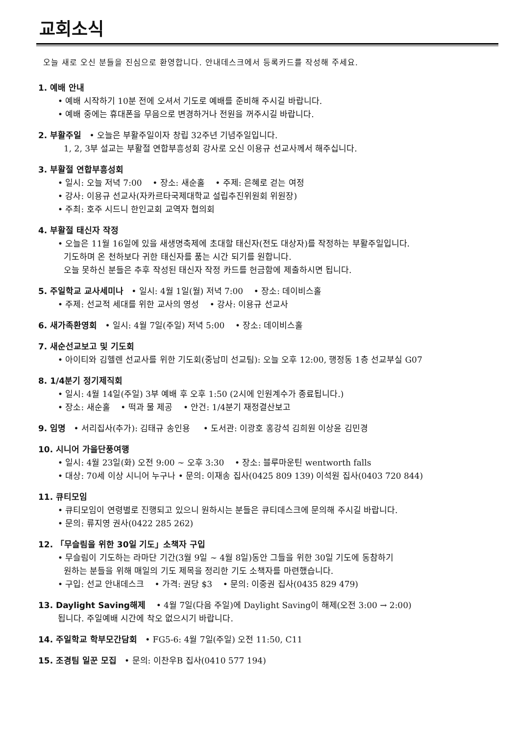교회소식
오늘 새로 오신 분들을 진심으로 환영합니다. 안내데스크에서 등록카드를 작성해 주세요.
1. 예배 안내
• 예배 시작하기 10분 전에 오셔서 기도로 예배를 준비해 주시길 바랍니다.
• 예배 중에는 휴대폰을 무음으로 변경하거나 전원을 꺼주시길 바랍니다.
2. 부활주일 • 오늘은 부활주일이자 창립 32주년 기념주일입니다.
1, 2, 3부 설교는 부활절 연합부흥성회 강사로 오신 이용규 선교사께서 해주십니다.
3. 부활절 연합부흥성회
• 일시: 오늘 저녁 7:00 • 장소: 새순홀 • 주제: 은혜로 걷는 여정
• 강사: 이용규 선교사(자카르타국제대학교 설립추진위원회 위원장)
• 주최: 호주 시드니 한인교회 교역자 협의회
4. 부활절 태신자 작정
• 오늘은 11월 16일에 있을 새생명축제에 초대할 태신자(전도 대상자)를 작정하는 부활주일입니다.
기도하며 온 천하보다 귀한 태신자를 품는 시간 되기를 원합니다.
오늘 못하신 분들은 추후 작성된 태신자 작정 카드를 헌금함에 제출하시면 됩니다.
5. 주일학교 교사세미나 • 일시: 4월 1일(월) 저녁 7:00 • 장소: 데이비스홀
• 주제: 선교적 세대를 위한 교사의 영성 • 강사: 이용규 선교사
6. 새가족환영회 • 일시: 4월 7일(주일) 저녁 5:00 • 장소: 데이비스홀
7. 새순선교보고 및 기도회
• 아이티와 김헬렌 선교사를 위한 기도회(중남미 선교팀): 오늘 오후 12:00, 행정동 1층 선교부실 G07
8. 1/4분기 정기제직회
• 일시: 4월 14일(주일) 3부 예배 후 오후 1:50 (2시에 인원계수가 종료됩니다.)
• 장소: 새순홀 • 떡과 물 제공 • 안건: 1/4분기 재정결산보고
9. 임명 • 서리집사(추가): 김태규 송인용 • 도서관: 이광호 홍강석 김희원 이상윤 김민경
10. 시니어 가을단풍여행
• 일시: 4월 23일(화) 오전 9:00 ~ 오후 3:30 • 장소: 블루마운틴 wentworth falls
• 대상: 70세 이상 시니어 누구나 • 문의: 이재송 집사(0425 809 139) 이석원 집사(0403 720 844)
11. 큐티모임
• 큐티모임이 연령별로 진행되고 있으니 원하시는 분들은 큐티데스크에 문의해 주시길 바랍니다.
• 문의: 류지영 권사(0422 285 262)
12. 「무슬림을 위한 30일 기도」소책자 구입
• 무슬림이 기도하는 라마단 기간(3월 9일 ~ 4월 8일)동안 그들을 위한 30일 기도에 동참하기
원하는 분들을 위해 매일의 기도 제목을 정리한 기도 소책자를 마련했습니다.
• 구입: 선교 안내데스크 • 가격: 권당 $3 • 문의: 이중권 집사(0435 829 479)
13. Daylight Saving해제 • 4월 7일(다음 주일)에 Daylight Saving이 해제(오전 3:00 → 2:00)
됩니다. 주일예배 시간에 착오 없으시기 바랍니다.
14. 주일학교 학부모간담회 • FG5-6: 4월 7일(주일) 오전 11:50, C11
15. 조경팀 일꾼 모집 • 문의: 이찬우B 집사(0410 577 194)